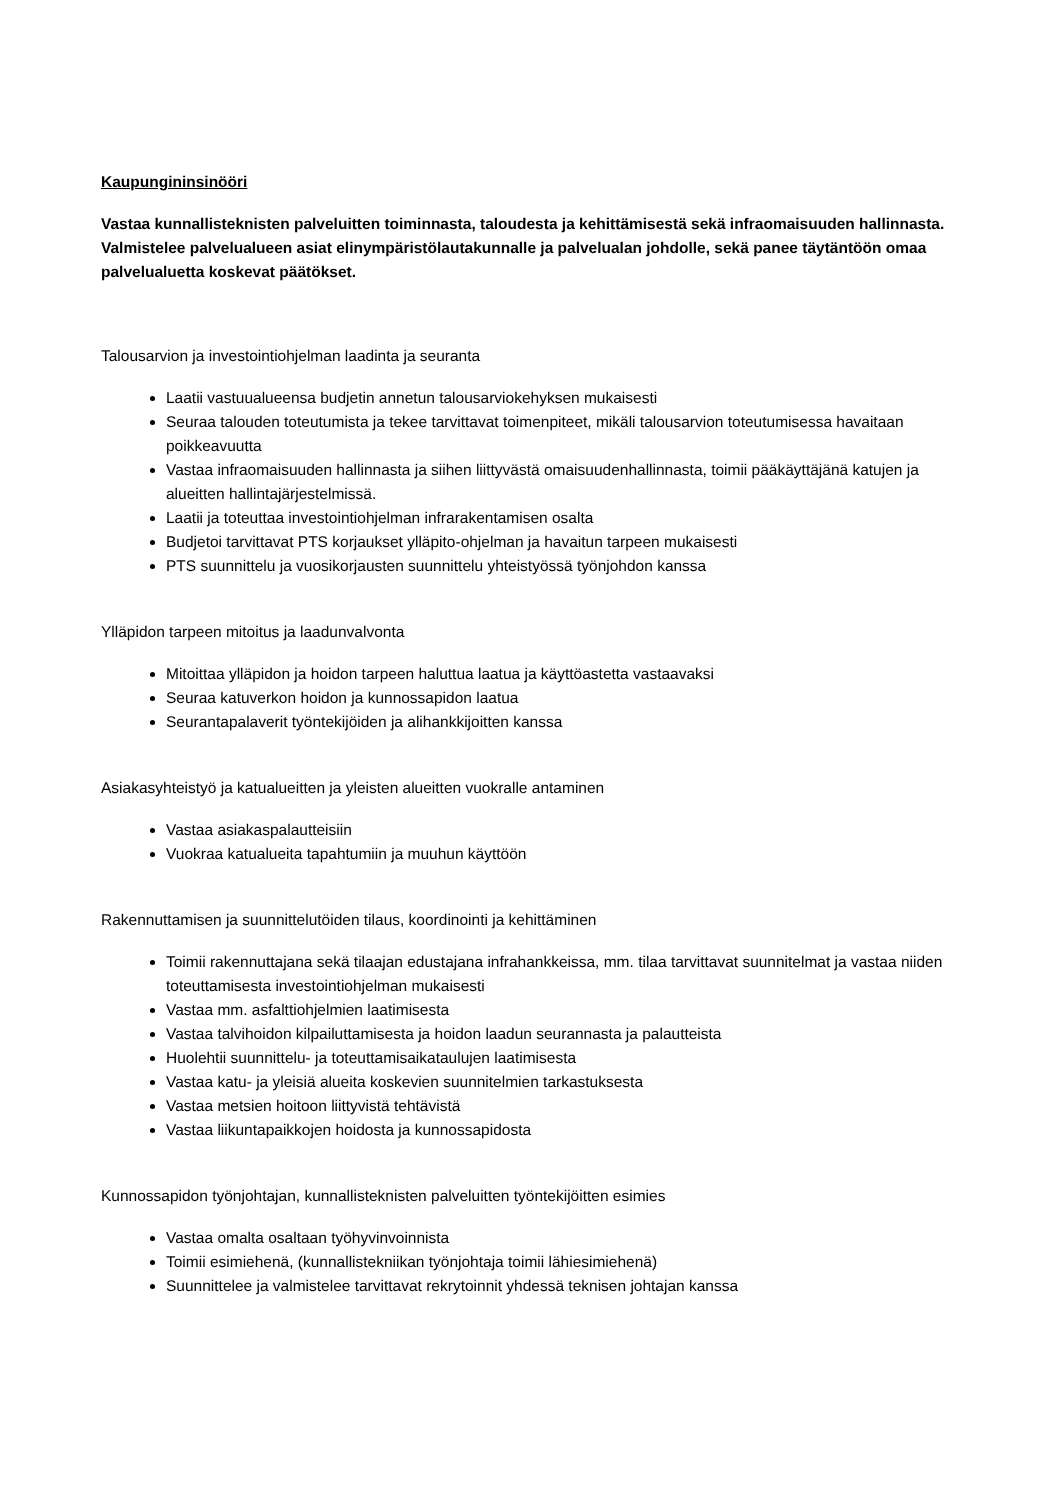Kaupungininsinööri
Vastaa kunnallisteknisten palveluitten toiminnasta, taloudesta ja kehittämisestä sekä infraomaisuuden hallinnasta. Valmistelee palvelualueen asiat elinympäristölautakunnalle ja palvelualan johdolle, sekä panee täytäntöön omaa palvelualuetta koskevat päätökset.
Talousarvion ja investointiohjelman laadinta ja seuranta
Laatii vastuualueensa budjetin annetun talousarviokehyksen mukaisesti
Seuraa talouden toteutumista ja tekee tarvittavat toimenpiteet, mikäli talousarvion toteutumisessa havaitaan poikkeavuutta
Vastaa infraomaisuuden hallinnasta ja siihen liittyvästä omaisuudenhallinnasta, toimii pääkäyttäjänä katujen ja alueitten hallintajärjestelmissä.
Laatii ja toteuttaa investointiohjelman infrarakentamisen osalta
Budjetoi tarvittavat PTS korjaukset ylläpito-ohjelman ja havaitun tarpeen mukaisesti
PTS suunnittelu ja vuosikorjausten suunnittelu yhteistyössä työnjohdon kanssa
Ylläpidon tarpeen mitoitus ja laadunvalvonta
Mitoittaa ylläpidon ja hoidon tarpeen haluttua laatua ja käyttöastetta vastaavaksi
Seuraa katuverkon hoidon ja kunnossapidon laatua
Seurantapalaverit työntekijöiden ja alihankkijoitten kanssa
Asiakasyhteistyö ja katualueitten ja yleisten alueitten vuokralle antaminen
Vastaa asiakaspalautteisiin
Vuokraa katualueita tapahtumiin ja muuhun käyttöön
Rakennuttamisen ja suunnittelutöiden tilaus, koordinointi ja kehittäminen
Toimii rakennuttajana sekä tilaajan edustajana infrahankkeissa, mm. tilaa tarvittavat suunnitelmat ja vastaa niiden toteuttamisesta investointiohjelman mukaisesti
Vastaa mm. asfalttiohjelmien laatimisesta
Vastaa talvihoidon kilpailuttamisesta ja hoidon laadun seurannasta ja palautteista
Huolehtii suunnittelu- ja toteuttamisaikataulujen laatimisesta
Vastaa katu- ja yleisiä alueita koskevien suunnitelmien tarkastuksesta
Vastaa metsien hoitoon liittyvistä tehtävistä
Vastaa liikuntapaikkojen hoidosta ja kunnossapidosta
Kunnossapidon työnjohtajan, kunnallisteknisten palveluitten työntekijöitten esimies
Vastaa omalta osaltaan työhyvinvoinnista
Toimii esimiehenä, (kunnallistekniikan työnjohtaja toimii lähiesimiehenä)
Suunnittelee ja valmistelee tarvittavat rekrytoinnit yhdessä teknisen johtajan kanssa